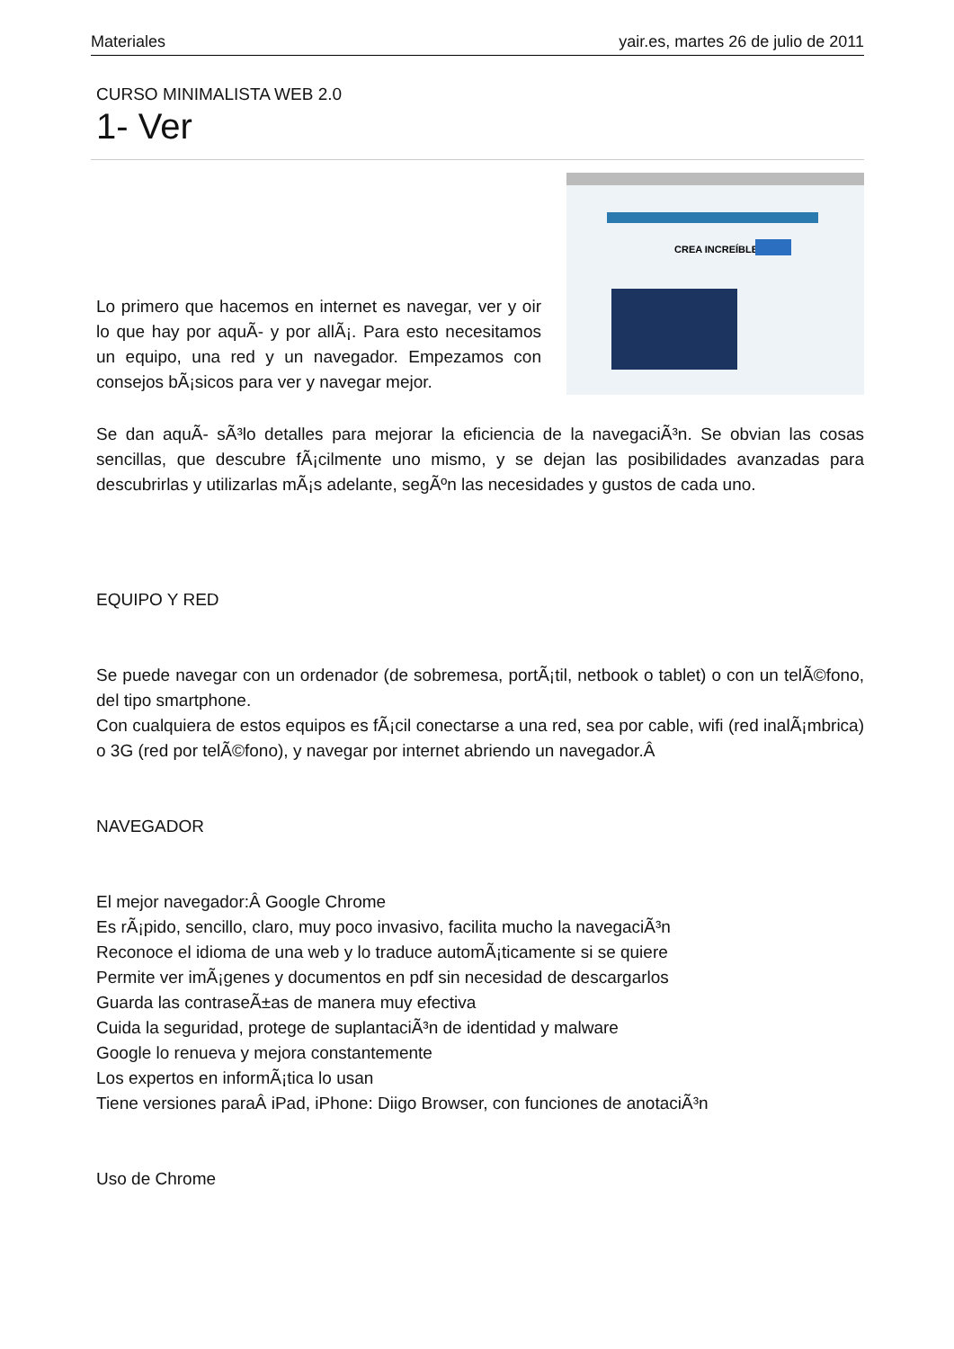Materiales yair.es, martes 26 de julio de 2011
CURSO MINIMALISTA WEB 2.0
1- Ver
Lo primero que hacemos en internet es navegar, ver y oir lo que hay por aquÃ- y por allÃ¡. Para esto necesitamos un equipo, una red y un navegador. Empezamos con consejos bÃ¡sicos para ver y navegar mejor.
CREA INCREÍBLES
Se dan aquÃ- sÃ³lo detalles para mejorar la eficiencia de la navegaciÃ³n. Se obvian las cosas sencillas, que descubre fÃ¡cilmente uno mismo, y se dejan las posibilidades avanzadas para descubrirlas y utilizarlas mÃ¡s adelante, segÃºn las necesidades y gustos de cada uno.
EQUIPO Y RED
Se puede navegar con un ordenador (de sobremesa, portÃ¡til, netbook o tablet) o con un telÃ©fono, del tipo smartphone.
Con cualquiera de estos equipos es fÃ¡cil conectarse a una red, sea por cable, wifi (red inalÃ¡mbrica) o 3G (red por telÃ©fono), y navegar por internet abriendo un navegador.Â
NAVEGADOR
El mejor navegador:Â Google Chrome
Es rÃ¡pido, sencillo, claro, muy poco invasivo, facilita mucho la navegaciÃ³n
Reconoce el idioma de una web y lo traduce automÃ¡ticamente si se quiere
Permite ver imÃ¡genes y documentos en pdf sin necesidad de descargarlos
Guarda las contraseÃ±as de manera muy efectiva
Cuida la seguridad, protege de suplantaciÃ³n de identidad y malware
Google lo renueva y mejora constantemente
Los expertos en informÃ¡tica lo usan
Tiene versiones paraÂ iPad, iPhone: Diigo Browser, con funciones de anotaciÃ³n
Uso de Chrome